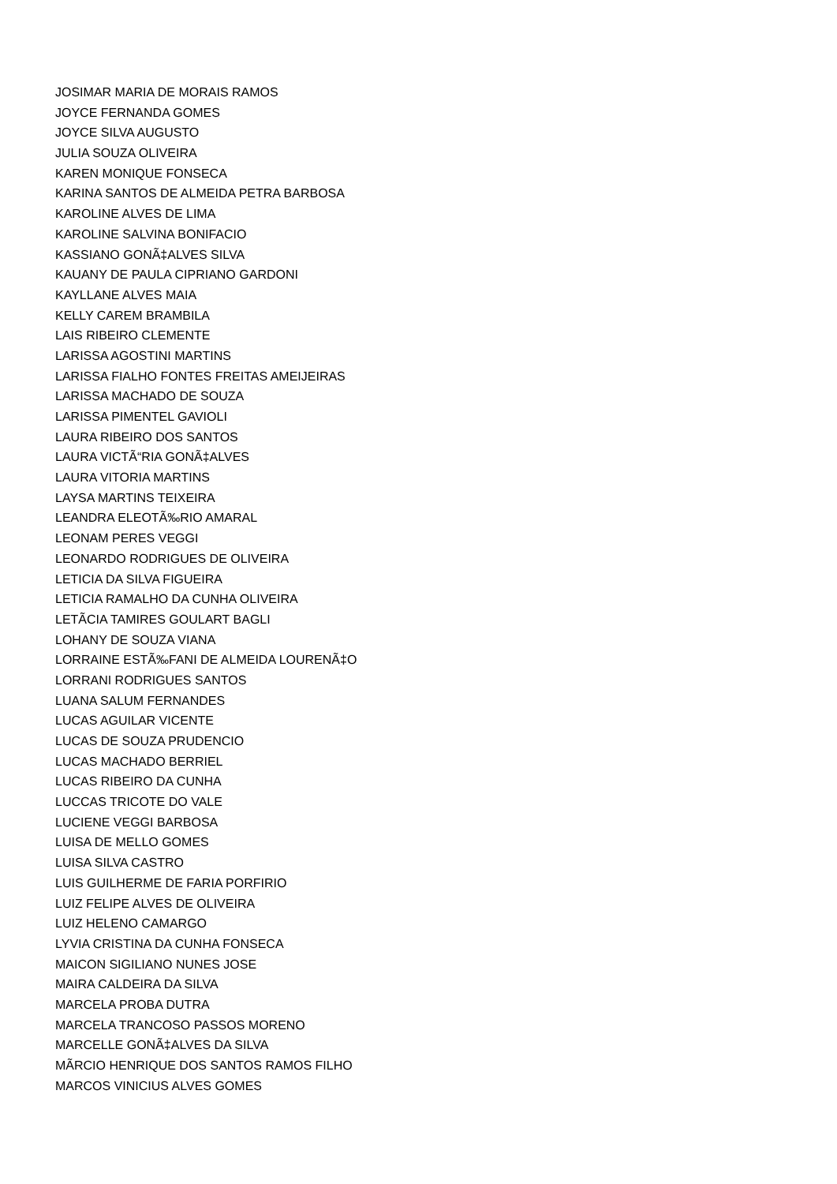JOSIMAR MARIA DE MORAIS RAMOS
JOYCE FERNANDA GOMES
JOYCE SILVA AUGUSTO
JULIA SOUZA OLIVEIRA
KAREN MONIQUE FONSECA
KARINA SANTOS DE ALMEIDA PETRA BARBOSA
KAROLINE ALVES DE LIMA
KAROLINE SALVINA BONIFACIO
KASSIANO GONÃ‡ALVES SILVA
KAUANY DE PAULA CIPRIANO GARDONI
KAYLLANE ALVES MAIA
KELLY CAREM BRAMBILA
LAIS RIBEIRO CLEMENTE
LARISSA AGOSTINI MARTINS
LARISSA FIALHO FONTES FREITAS AMEIJEIRAS
LARISSA MACHADO DE SOUZA
LARISSA PIMENTEL GAVIOLI
LAURA RIBEIRO DOS SANTOS
LAURA VICTÃ“RIA GONÃ‡ALVES
LAURA VITORIA MARTINS
LAYSA MARTINS TEIXEIRA
LEANDRA ELEOTÃ‰RIO AMARAL
LEONAM PERES VEGGI
LEONARDO RODRIGUES DE OLIVEIRA
LETICIA DA SILVA FIGUEIRA
LETICIA RAMALHO DA CUNHA OLIVEIRA
LETÃCIA TAMIRES GOULART BAGLI
LOHANY DE SOUZA VIANA
LORRAINE ESTÃ‰FANI DE ALMEIDA LOURENÃ‡O
LORRANI RODRIGUES SANTOS
LUANA SALUM FERNANDES
LUCAS AGUILAR VICENTE
LUCAS DE SOUZA PRUDENCIO
LUCAS MACHADO BERRIEL
LUCAS RIBEIRO DA CUNHA
LUCCAS TRICOTE DO VALE
LUCIENE VEGGI BARBOSA
LUISA DE MELLO GOMES
LUISA SILVA CASTRO
LUIS GUILHERME DE FARIA PORFIRIO
LUIZ FELIPE ALVES DE OLIVEIRA
LUIZ HELENO CAMARGO
LYVIA CRISTINA DA CUNHA FONSECA
MAICON SIGILIANO NUNES JOSE
MAIRA CALDEIRA DA SILVA
MARCELA PROBA DUTRA
MARCELA TRANCOSO PASSOS MORENO
MARCELLE GONÃ‡ALVES DA SILVA
MÃRCIO HENRIQUE DOS SANTOS RAMOS FILHO
MARCOS VINICIUS ALVES GOMES